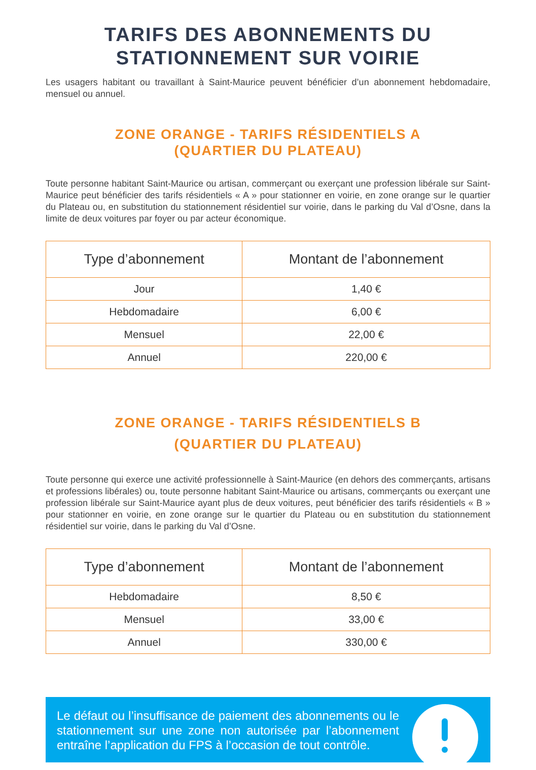TARIFS DES ABONNEMENTS DU
STATIONNEMENT SUR VOIRIE
Les usagers habitant ou travaillant à Saint-Maurice peuvent bénéficier d’un abonnement hebdomadaire, mensuel ou annuel.
ZONE ORANGE - TARIFS RÉSIDENTIELS A
(QUARTIER DU PLATEAU)
Toute personne habitant Saint-Maurice ou artisan, commerçant ou exerçant une profession libérale sur Saint-Maurice peut bénéficier des tarifs résidentiels « A » pour stationner en voirie, en zone orange sur le quartier du Plateau ou, en substitution du stationnement résidentiel sur voirie, dans le parking du Val d’Osne, dans la limite de deux voitures par foyer ou par acteur économique.
| Type d’abonnement | Montant de l’abonnement |
| --- | --- |
| Jour | 1,40 € |
| Hebdomadaire | 6,00 € |
| Mensuel | 22,00 € |
| Annuel | 220,00 € |
ZONE ORANGE - TARIFS RÉSIDENTIELS B
(QUARTIER DU PLATEAU)
Toute personne qui exerce une activité professionnelle à Saint-Maurice (en dehors des commerçants, artisans et professions libérales) ou, toute personne habitant Saint-Maurice ou artisans, commerçants ou exerçant une profession libérale sur Saint-Maurice ayant plus de deux voitures, peut bénéficier des tarifs résidentiels « B » pour stationner en voirie, en zone orange sur le quartier du Plateau ou en substitution du stationnement résidentiel sur voirie, dans le parking du Val d’Osne.
| Type d’abonnement | Montant de l’abonnement |
| --- | --- |
| Hebdomadaire | 8,50 € |
| Mensuel | 33,00 € |
| Annuel | 330,00 € |
Le défaut ou l’insuffisance de paiement des abonnements ou le stationnement sur une zone non autorisée par l’abonnement entraîne l’application du FPS à l’occasion de tout contrôle.